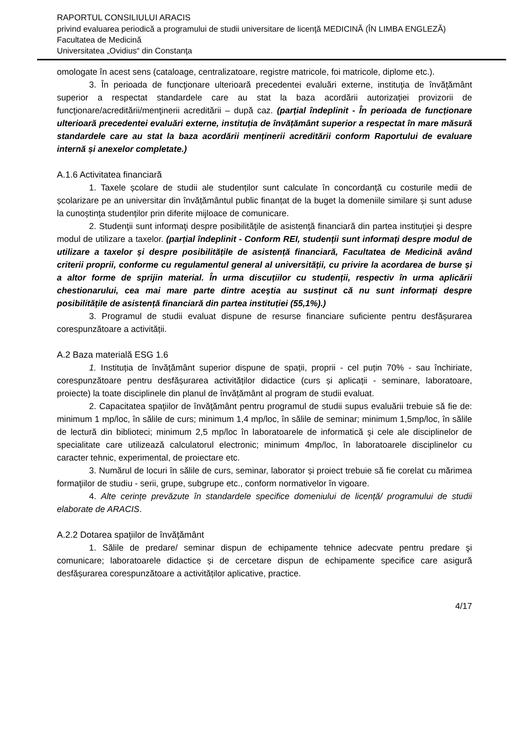RAPORTUL CONSILIULUI ARACIS
privind evaluarea periodică a programului de studii universitare de licenţă MEDICINĂ (ÎN LIMBA ENGLEZĂ)
Facultatea de Medicină
Universitatea „Ovidius“ din Constanţa
omologate în acest sens (cataloage, centralizatoare, registre matricole, foi matricole, diplome etc.).
3. În perioada de funcţionare ulterioară precedentei evaluări externe, instituţia de învăţământ superior a respectat standardele care au stat la baza acordării autorizaţiei provizorii de funcţionare/acreditării/menţinerii acreditării – după caz. (parțial îndeplinit - În perioada de funcționare ulterioară precedentei evaluări externe, instituția de învățământ superior a respectat în mare măsură standardele care au stat la baza acordării menținerii acreditării conform Raportului de evaluare internă și anexelor completate.)
A.1.6 Activitatea financiară
1. Taxele școlare de studii ale studenților sunt calculate în concordanță cu costurile medii de școlarizare pe an universitar din învățământul public finanțat de la buget la domeniile similare și sunt aduse la cunoștința studenților prin diferite mijloace de comunicare.
2. Studenţii sunt informaţi despre posibilităţile de asistenţă financiară din partea instituţiei şi despre modul de utilizare a taxelor. (parțial îndeplinit - Conform REI, studenții sunt informați despre modul de utilizare a taxelor și despre posibilitățile de asistență financiară, Facultatea de Medicină având criterii proprii, conforme cu regulamentul general al universității, cu privire la acordarea de burse și a altor forme de sprijin material. În urma discuțiilor cu studenții, respectiv în urma aplicării chestionarului, cea mai mare parte dintre aceştia au susținut că nu sunt informați despre posibilitățile de asistență financiară din partea instituției (55,1%).)
3. Programul de studii evaluat dispune de resurse financiare suficiente pentru desfășurarea corespunzătoare a activității.
A.2 Baza materială ESG 1.6
1. Instituția de învățământ superior dispune de spații, proprii - cel puțin 70% - sau închiriate, corespunzătoare pentru desfășurarea activităților didactice (curs și aplicații - seminare, laboratoare, proiecte) la toate disciplinele din planul de învățământ al program de studii evaluat.
2. Capacitatea spaţiilor de învăţământ pentru programul de studii supus evaluării trebuie să fie de: minimum 1 mp/loc, în sălile de curs; minimum 1,4 mp/loc, în sălile de seminar; minimum 1,5mp/loc, în sălile de lectură din biblioteci; minimum 2,5 mp/loc în laboratoarele de informatică şi cele ale disciplinelor de specialitate care utilizează calculatorul electronic; minimum 4mp/loc, în laboratoarele disciplinelor cu caracter tehnic, experimental, de proiectare etc.
3. Numărul de locuri în sălile de curs, seminar, laborator și proiect trebuie să fie corelat cu mărimea formaţiilor de studiu - serii, grupe, subgrupe etc., conform normativelor în vigoare.
4. Alte cerințe prevăzute în standardele specifice domeniului de licență/ programului de studii elaborate de ARACIS.
A.2.2 Dotarea spaţiilor de învăţământ
1. Sălile de predare/ seminar dispun de echipamente tehnice adecvate pentru predare şi comunicare; laboratoarele didactice și de cercetare dispun de echipamente specifice care asigură desfășurarea corespunzătoare a activităților aplicative, practice.
4/17